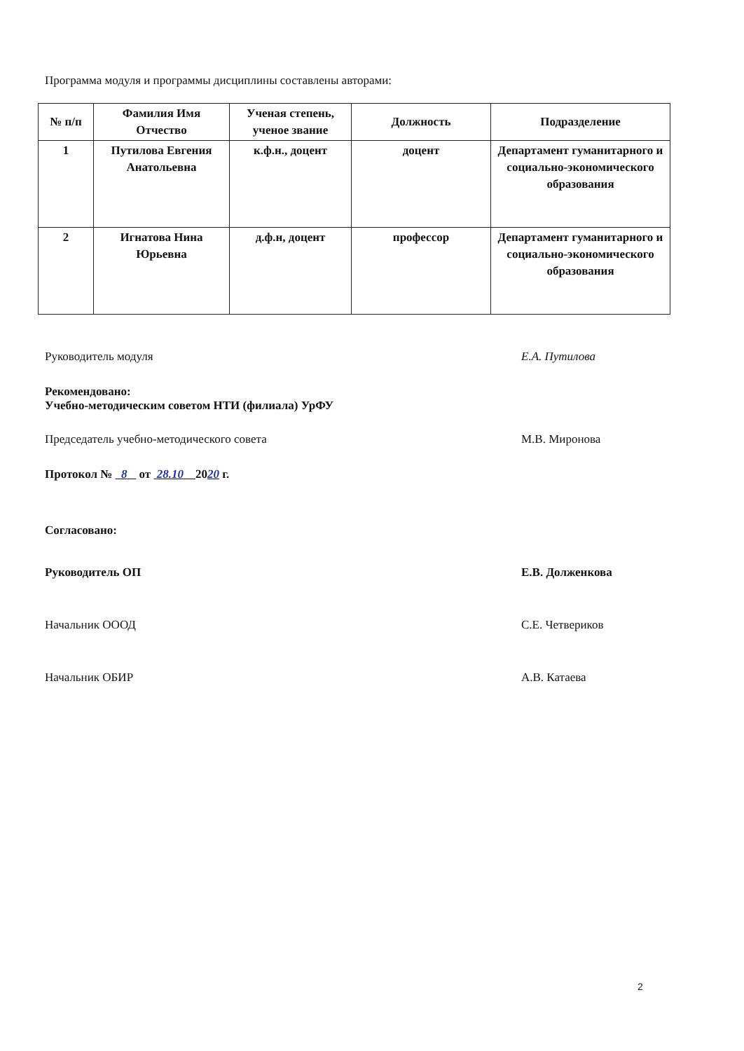Программа модуля и программы дисциплины составлены авторами:
| № п/п | Фамилия Имя Отчество | Ученая степень, ученое звание | Должность | Подразделение |
| --- | --- | --- | --- | --- |
| 1 | Путилова Евгения Анатольевна | к.ф.н., доцент | доцент | Департамент гуманитарного и социально-экономического образования |
| 2 | Игнатова Нина Юрьевна | д.ф.н, доцент | профессор | Департамент гуманитарного и социально-экономического образования |
Руководитель модуля Е.А. Путилова
Рекомендовано:
Учебно-методическим советом НТИ (филиала) УрФУ
Председатель учебно-методического совета М.В. Миронова
Протокол № 8 от 28.10 2020 г.
Согласовано:
Руководитель ОП Е.В. Долженкова
Начальник ОООД С.Е. Четвериков
Начальник ОБИР А.В. Катаева
2